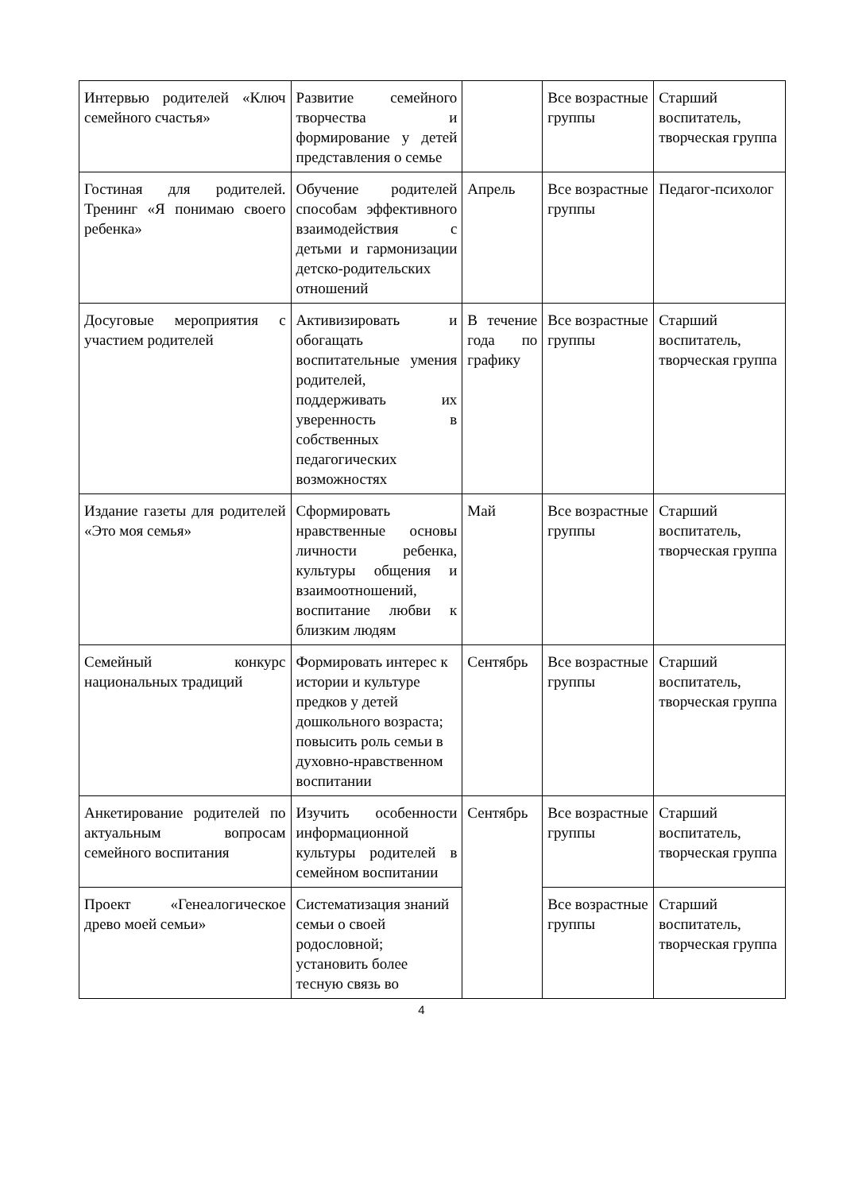| Интервью родителей «Ключ семейного счастья» | Развитие семейного творчества и формирование у детей представления о семье | | Все возрастные группы | Старший воспитатель, творческая группа |
| Гостиная для родителей. Тренинг «Я понимаю своего ребенка» | Обучение родителей способам эффективного взаимодействия с детьми и гармонизации детско-родительских отношений | Апрель | Все возрастные группы | Педагог-психолог |
| Досуговые мероприятия с участием родителей | Активизировать и обогащать воспитательные умения родителей, поддерживать их уверенность в собственных педагогических возможностях | В течение года по графику | Все возрастные группы | Старший воспитатель, творческая группа |
| Издание газеты для родителей «Это моя семья» | Сформировать нравственные основы личности ребенка, культуры общения и взаимоотношений, воспитание любви к близким людям | Май | Все возрастные группы | Старший воспитатель, творческая группа |
| Семейный конкурс национальных традиций | Формировать интерес к истории и культуре предков у детей дошкольного возраста; повысить роль семьи в духовно-нравственном воспитании | Сентябрь | Все возрастные группы | Старший воспитатель, творческая группа |
| Анкетирование родителей по актуальным вопросам семейного воспитания | Изучить особенности информационной культуры родителей в семейном воспитании | Сентябрь | Все возрастные группы | Старший воспитатель, творческая группа |
| Проект «Генеалогическое древо моей семьи» | Систематизация знаний семьи о своей родословной; установить более тесную связь во | | Все возрастные группы | Старший воспитатель, творческая группа |
4